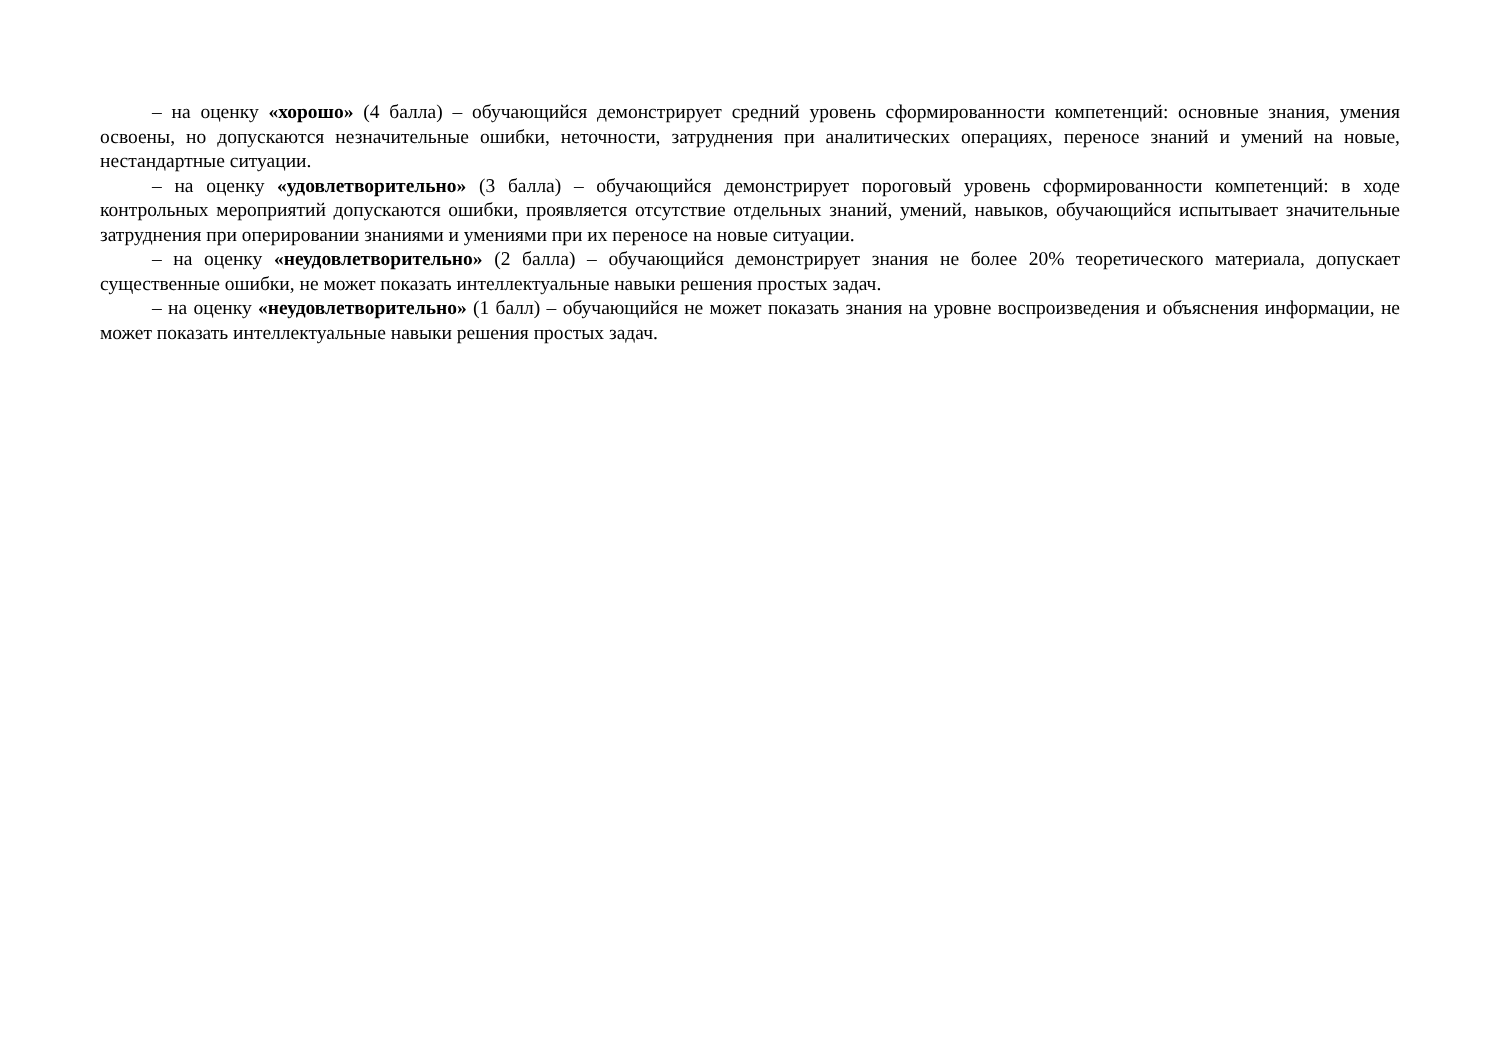– на оценку «хорошо» (4 балла) – обучающийся демонстрирует средний уровень сформированности компетенций: основные знания, умения освоены, но допускаются незначительные ошибки, неточности, затруднения при аналитических операциях, переносе знаний и умений на новые, нестандартные ситуации.
– на оценку «удовлетворительно» (3 балла) – обучающийся демонстрирует пороговый уровень сформированности компетенций: в ходе контрольных мероприятий допускаются ошибки, проявляется отсутствие отдельных знаний, умений, навыков, обучающийся испытывает значительные затруднения при оперировании знаниями и умениями при их переносе на новые ситуации.
– на оценку «неудовлетворительно» (2 балла) – обучающийся демонстрирует знания не более 20% теоретического материала, допускает существенные ошибки, не может показать интеллектуальные навыки решения простых задач.
– на оценку «неудовлетворительно» (1 балл) – обучающийся не может показать знания на уровне воспроизведения и объяснения информации, не может показать интеллектуальные навыки решения простых задач.